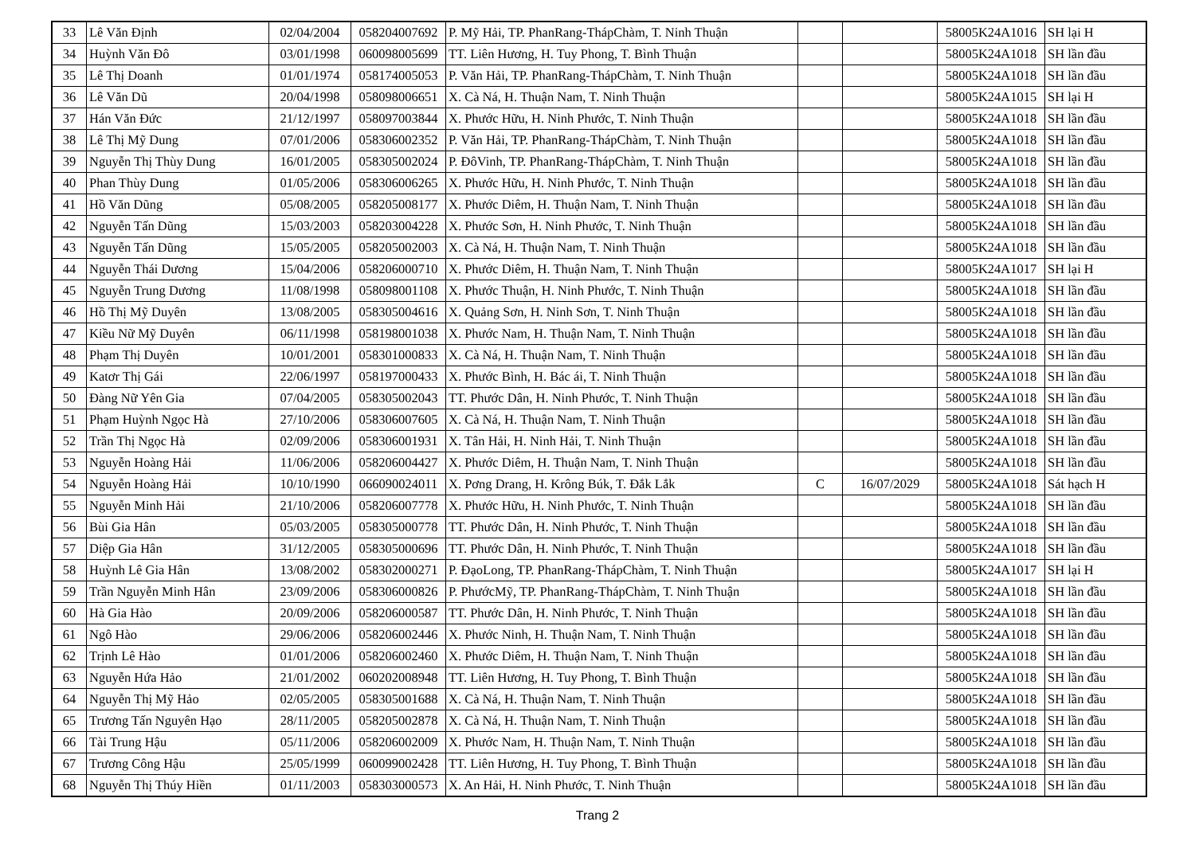| 33 | Lê Văn Định | 02/04/2004 | 058204007692 | P. Mỹ Hải, TP. PhanRang-ThápChàm, T. Ninh Thuận | | | 58005K24A1016 | SH lại H |
| 34 | Huỳnh Văn Đô | 03/01/1998 | 060098005699 | TT. Liên Hương, H. Tuy Phong, T. Bình Thuận | | | 58005K24A1018 | SH lần đầu |
| 35 | Lê Thị Doanh | 01/01/1974 | 058174005053 | P. Văn Hải, TP. PhanRang-ThápChàm, T. Ninh Thuận | | | 58005K24A1018 | SH lần đầu |
| 36 | Lê Văn Dũ | 20/04/1998 | 058098006651 | X. Cà Ná, H. Thuận Nam, T. Ninh Thuận | | | 58005K24A1015 | SH lại H |
| 37 | Hán Văn Đức | 21/12/1997 | 058097003844 | X. Phước Hữu, H. Ninh Phước, T. Ninh Thuận | | | 58005K24A1018 | SH lần đầu |
| 38 | Lê Thị Mỹ Dung | 07/01/2006 | 058306002352 | P. Văn Hải, TP. PhanRang-ThápChàm, T. Ninh Thuận | | | 58005K24A1018 | SH lần đầu |
| 39 | Nguyễn Thị Thùy Dung | 16/01/2005 | 058305002024 | P. ĐôVinh, TP. PhanRang-ThápChàm, T. Ninh Thuận | | | 58005K24A1018 | SH lần đầu |
| 40 | Phan Thùy Dung | 01/05/2006 | 058306006265 | X. Phước Hữu, H. Ninh Phước, T. Ninh Thuận | | | 58005K24A1018 | SH lần đầu |
| 41 | Hồ Văn Dũng | 05/08/2005 | 058205008177 | X. Phước Diêm, H. Thuận Nam, T. Ninh Thuận | | | 58005K24A1018 | SH lần đầu |
| 42 | Nguyễn Tấn Dũng | 15/03/2003 | 058203004228 | X. Phước Sơn, H. Ninh Phước, T. Ninh Thuận | | | 58005K24A1018 | SH lần đầu |
| 43 | Nguyễn Tấn Dũng | 15/05/2005 | 058205002003 | X. Cà Ná, H. Thuận Nam, T. Ninh Thuận | | | 58005K24A1018 | SH lần đầu |
| 44 | Nguyễn Thái Dương | 15/04/2006 | 058206000710 | X. Phước Diêm, H. Thuận Nam, T. Ninh Thuận | | | 58005K24A1017 | SH lại H |
| 45 | Nguyễn Trung Dương | 11/08/1998 | 058098001108 | X. Phước Thuận, H. Ninh Phước, T. Ninh Thuận | | | 58005K24A1018 | SH lần đầu |
| 46 | Hồ Thị Mỹ Duyên | 13/08/2005 | 058305004616 | X. Quảng Sơn, H. Ninh Sơn, T. Ninh Thuận | | | 58005K24A1018 | SH lần đầu |
| 47 | Kiều Nữ Mỹ Duyên | 06/11/1998 | 058198001038 | X. Phước Nam, H. Thuận Nam, T. Ninh Thuận | | | 58005K24A1018 | SH lần đầu |
| 48 | Phạm Thị Duyên | 10/01/2001 | 058301000833 | X. Cà Ná, H. Thuận Nam, T. Ninh Thuận | | | 58005K24A1018 | SH lần đầu |
| 49 | Katơr Thị Gái | 22/06/1997 | 058197000433 | X. Phước Bình, H. Bác ái, T. Ninh Thuận | | | 58005K24A1018 | SH lần đầu |
| 50 | Đàng Nữ Yên Gia | 07/04/2005 | 058305002043 | TT. Phước Dân, H. Ninh Phước, T. Ninh Thuận | | | 58005K24A1018 | SH lần đầu |
| 51 | Phạm Huỳnh Ngọc Hà | 27/10/2006 | 058306007605 | X. Cà Ná, H. Thuận Nam, T. Ninh Thuận | | | 58005K24A1018 | SH lần đầu |
| 52 | Trần Thị Ngọc Hà | 02/09/2006 | 058306001931 | X. Tân Hải, H. Ninh Hải, T. Ninh Thuận | | | 58005K24A1018 | SH lần đầu |
| 53 | Nguyễn Hoàng Hải | 11/06/2006 | 058206004427 | X. Phước Diêm, H. Thuận Nam, T. Ninh Thuận | | | 58005K24A1018 | SH lần đầu |
| 54 | Nguyễn Hoàng Hải | 10/10/1990 | 066090024011 | X. Pơng Drang, H. Krông Búk, T. Đắk Lắk | C | 16/07/2029 | 58005K24A1018 | Sát hạch H |
| 55 | Nguyễn Minh Hải | 21/10/2006 | 058206007778 | X. Phước Hữu, H. Ninh Phước, T. Ninh Thuận | | | 58005K24A1018 | SH lần đầu |
| 56 | Bùi Gia Hân | 05/03/2005 | 058305000778 | TT. Phước Dân, H. Ninh Phước, T. Ninh Thuận | | | 58005K24A1018 | SH lần đầu |
| 57 | Diệp Gia Hân | 31/12/2005 | 058305000696 | TT. Phước Dân, H. Ninh Phước, T. Ninh Thuận | | | 58005K24A1018 | SH lần đầu |
| 58 | Huỳnh Lê Gia Hân | 13/08/2002 | 058302000271 | P. ĐạoLong, TP. PhanRang-ThápChàm, T. Ninh Thuận | | | 58005K24A1017 | SH lại H |
| 59 | Trần Nguyễn Minh Hân | 23/09/2006 | 058306000826 | P. PhướcMỹ, TP. PhanRang-ThápChàm, T. Ninh Thuận | | | 58005K24A1018 | SH lần đầu |
| 60 | Hà Gia Hào | 20/09/2006 | 058206000587 | TT. Phước Dân, H. Ninh Phước, T. Ninh Thuận | | | 58005K24A1018 | SH lần đầu |
| 61 | Ngô Hào | 29/06/2006 | 058206002446 | X. Phước Ninh, H. Thuận Nam, T. Ninh Thuận | | | 58005K24A1018 | SH lần đầu |
| 62 | Trịnh Lê Hào | 01/01/2006 | 058206002460 | X. Phước Diêm, H. Thuận Nam, T. Ninh Thuận | | | 58005K24A1018 | SH lần đầu |
| 63 | Nguyễn Hứa Hảo | 21/01/2002 | 060202008948 | TT. Liên Hương, H. Tuy Phong, T. Bình Thuận | | | 58005K24A1018 | SH lần đầu |
| 64 | Nguyễn Thị Mỹ Hảo | 02/05/2005 | 058305001688 | X. Cà Ná, H. Thuận Nam, T. Ninh Thuận | | | 58005K24A1018 | SH lần đầu |
| 65 | Trương Tấn Nguyên Hạo | 28/11/2005 | 058205002878 | X. Cà Ná, H. Thuận Nam, T. Ninh Thuận | | | 58005K24A1018 | SH lần đầu |
| 66 | Tài Trung Hậu | 05/11/2006 | 058206002009 | X. Phước Nam, H. Thuận Nam, T. Ninh Thuận | | | 58005K24A1018 | SH lần đầu |
| 67 | Trương Công Hậu | 25/05/1999 | 060099002428 | TT. Liên Hương, H. Tuy Phong, T. Bình Thuận | | | 58005K24A1018 | SH lần đầu |
| 68 | Nguyễn Thị Thúy Hiền | 01/11/2003 | 058303000573 | X. An Hải, H. Ninh Phước, T. Ninh Thuận | | | 58005K24A1018 | SH lần đầu |
Trang 2